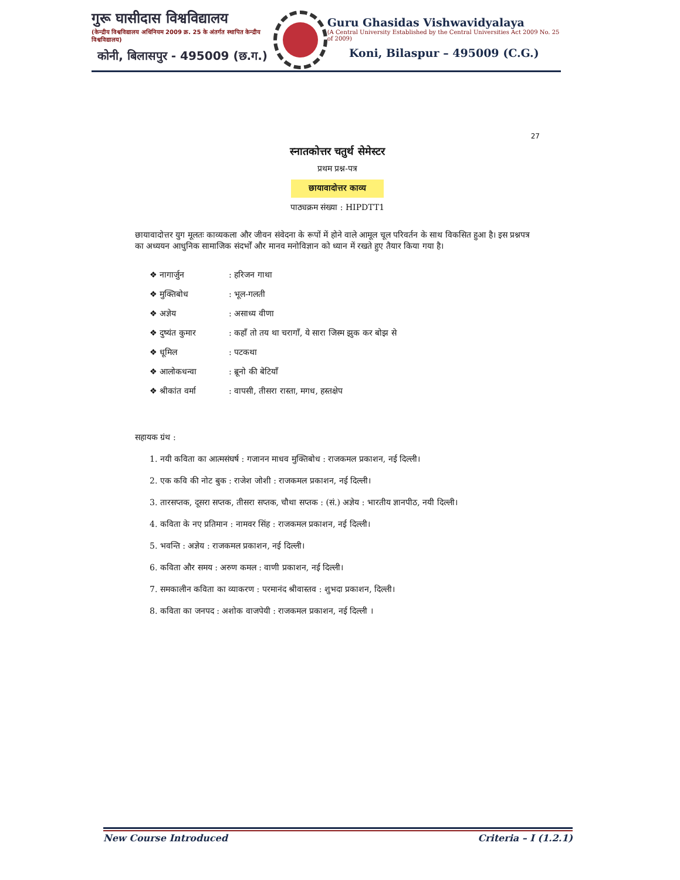गुरू घासीदास विश्वविद्यालय
(केन्द्रीय विश्वविद्यालय अधिनियम 2009 क्र. 25 के अंतर्गत स्थापित केन्द्रीय विश्वविद्यालय)
कोनी, बिलासपुर - 495009 (छ.ग.)
Guru Ghasidas Vishwavidyalaya
(A Central University Established by the Central Universities Act 2009 No. 25 of 2009)
Koni, Bilaspur – 495009 (C.G.)
27
स्नातकोत्तर चतुर्थ सेमेस्टर
प्रथम प्रश्न-पत्र
छायावादोत्तर काव्य
पाठ्यक्रम संख्या : HIPDTT1
छायावादोत्तर युग मूलतः काव्यकला और जीवन संवेदना के रूपों में होने वाले आमूल चूल परिवर्तन के साथ विकसित हुआ है। इस प्रश्नपत्र का अध्ययन आधुनिक सामाजिक संदर्भों और मानव मनोविज्ञान को ध्यान में रखते हुए तैयार किया गया है।
❖ नागार्जुन: हरिजन गाथा
❖ मुक्तिबोध: भूल-गलती
❖ अज्ञेय: असाध्य वीणा
❖ दुष्यंत कुमार: कहाँ तो तय था चरागाँ, ये सारा जिस्म झुक कर बोझ से
❖ धूमिल: पटकथा
❖ आलोकधन्वा: ब्रूनो की बेटियाँ
❖ श्रीकांत वर्मा: वापसी, तीसरा रास्ता, मगध, हस्तक्षेप
सहायक ग्रंथ :
1. नयी कविता का आत्मसंघर्ष : गजानन माधव मुक्तिबोध : राजकमल प्रकाशन, नई दिल्ली।
2. एक कवि की नोट बुक : राजेश जोशी : राजकमल प्रकाशन, नई दिल्ली।
3. तारसप्तक, दूसरा सप्तक, तीसरा सप्तक, चौथा सप्तक : (सं.) अज्ञेय : भारतीय ज्ञानपीठ, नयी दिल्ली।
4. कविता के नए प्रतिमान : नामवर सिंह : राजकमल प्रकाशन, नई दिल्ली।
5. भवन्ति : अज्ञेय : राजकमल प्रकाशन, नई दिल्ली।
6. कविता और समय : अरुण कमल : वाणी प्रकाशन, नई दिल्ली।
7. समकालीन कविता का व्याकरण : परमानंद श्रीवास्तव : शुभदा प्रकाशन, दिल्ली।
8. कविता का जनपद : अशोक वाजपेयी : राजकमल प्रकाशन, नई दिल्ली ।
New Course Introduced Criteria – I (1.2.1)